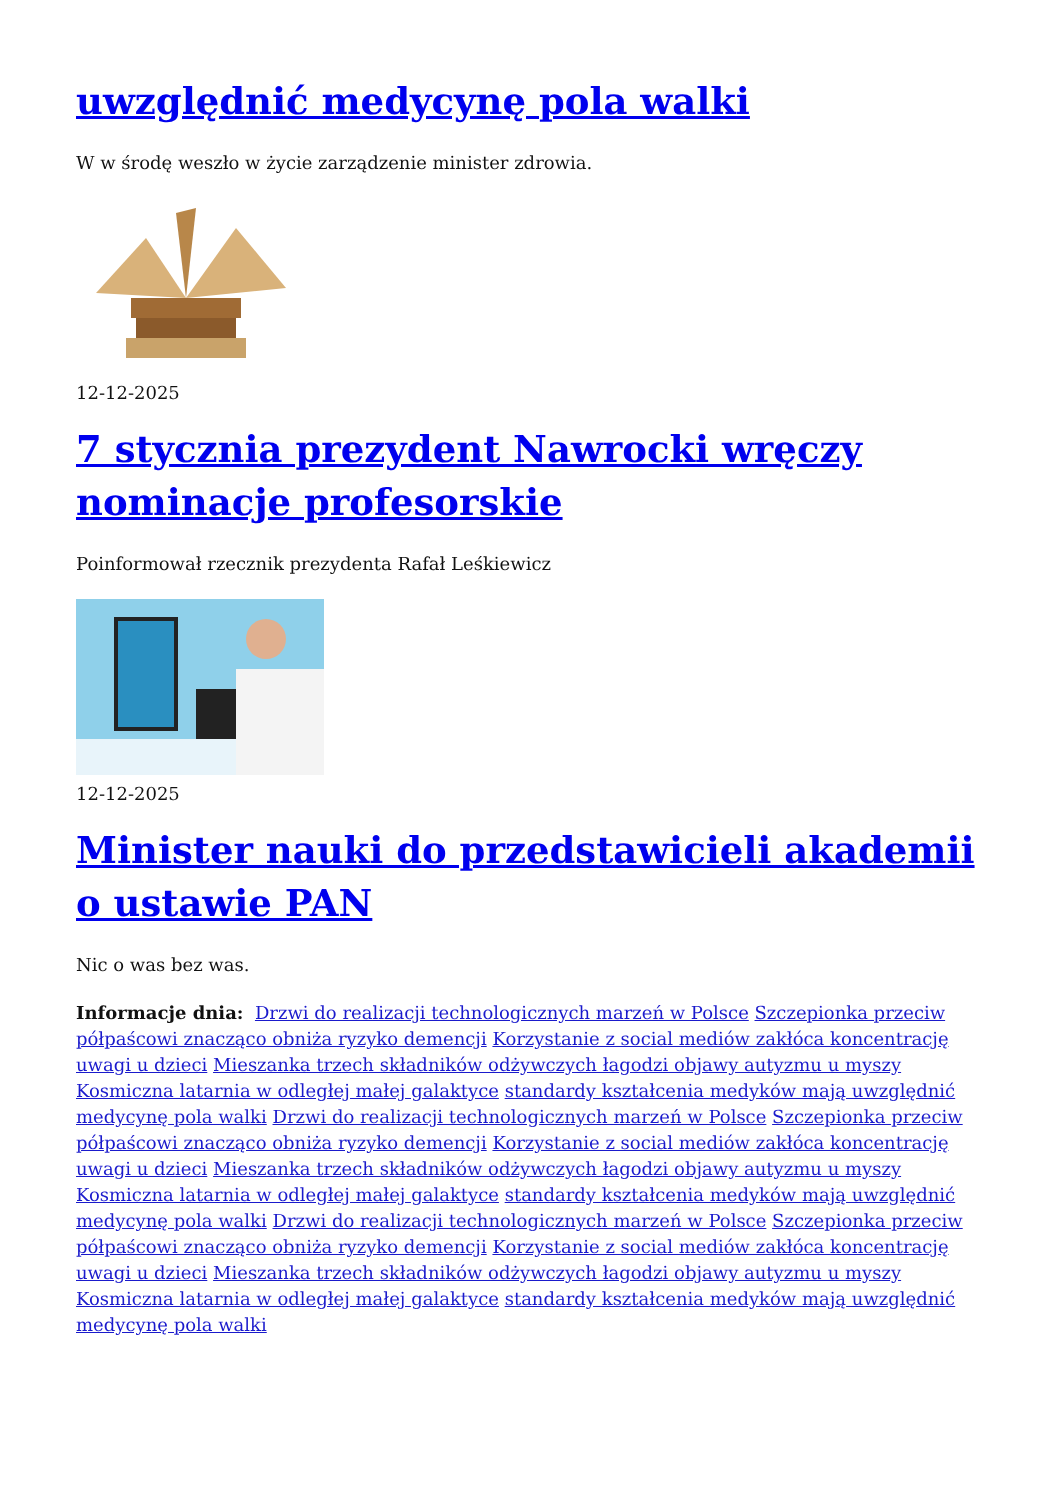uwzględnić medycynę pola walki
W w środę weszło w życie zarządzenie minister zdrowia.
12-12-2025
7 stycznia prezydent Nawrocki wręczy nominacje profesorskie
Poinformował rzecznik prezydenta Rafał Leśkiewicz
12-12-2025
Minister nauki do przedstawicieli akademii o ustawie PAN
Nic o was bez was.
Informacje dnia: Drzwi do realizacji technologicznych marzeń w Polsce Szczepionka przeciw półpaścowi znacząco obniża ryzyko demencji Korzystanie z social mediów zakłóca koncentrację uwagi u dzieci Mieszanka trzech składników odżywczych łagodzi objawy autyzmu u myszy Kosmiczna latarnia w odległej małej galaktyce standardy kształcenia medyków mają uwzględnić medycynę pola walki Drzwi do realizacji technologicznych marzeń w Polsce Szczepionka przeciw półpaścowi znacząco obniża ryzyko demencji Korzystanie z social mediów zakłóca koncentrację uwagi u dzieci Mieszanka trzech składników odżywczych łagodzi objawy autyzmu u myszy Kosmiczna latarnia w odległej małej galaktyce standardy kształcenia medyków mają uwzględnić medycynę pola walki Drzwi do realizacji technologicznych marzeń w Polsce Szczepionka przeciw półpaścowi znacząco obniża ryzyko demencji Korzystanie z social mediów zakłóca koncentrację uwagi u dzieci Mieszanka trzech składników odżywczych łagodzi objawy autyzmu u myszy Kosmiczna latarnia w odległej małej galaktyce standardy kształcenia medyków mają uwzględnić medycynę pola walki